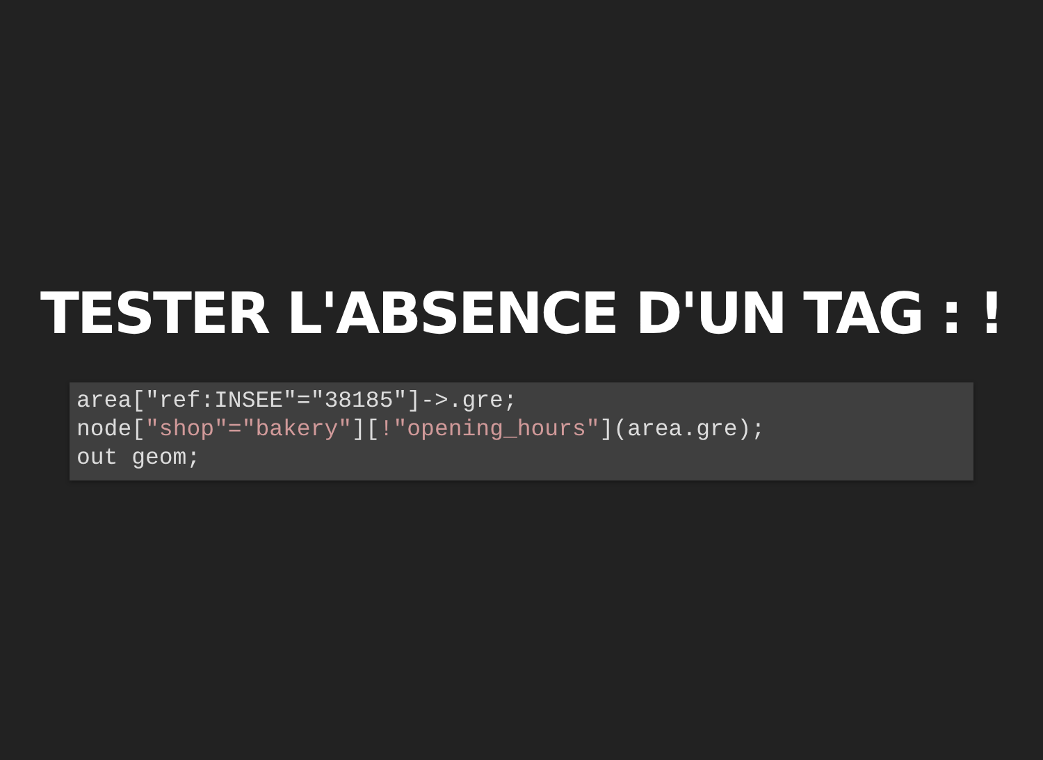TESTER L'ABSENCE D'UN TAG : !
area["ref:INSEE"="38185"]->.gre;
node["shop"="bakery"][!"opening_hours"](area.gre);
out geom;